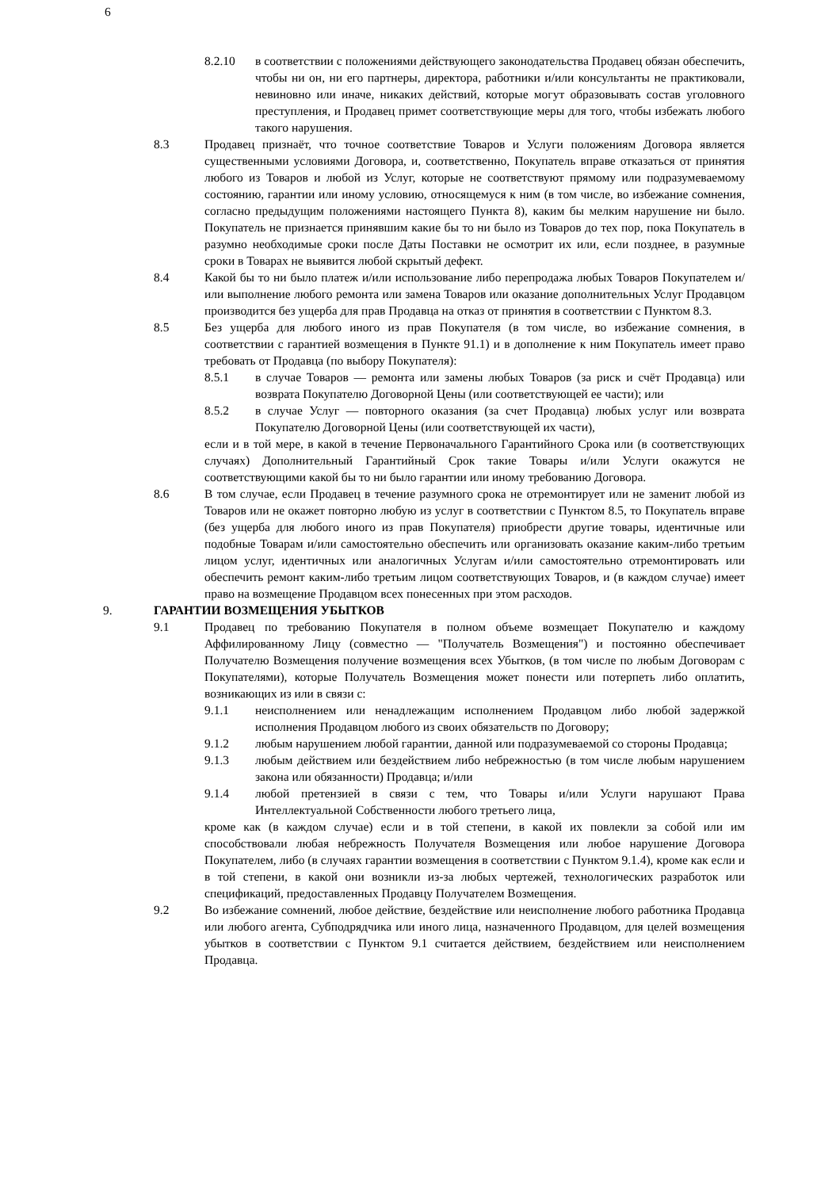6
8.2.10 в соответствии с положениями действующего законодательства Продавец обязан обеспечить, чтобы ни он, ни его партнеры, директора, работники и/или консультанты не практиковали, невиновно или иначе, никаких действий, которые могут образовывать состав уголовного преступления, и Продавец примет соответствующие меры для того, чтобы избежать любого такого нарушения.
8.3 Продавец признаёт, что точное соответствие Товаров и Услуги положениям Договора является существенными условиями Договора, и, соответственно, Покупатель вправе отказаться от принятия любого из Товаров и любой из Услуг, которые не соответствуют прямому или подразумеваемому состоянию, гарантии или иному условию, относящемуся к ним (в том числе, во избежание сомнения, согласно предыдущим положениями настоящего Пункта 8), каким бы мелким нарушение ни было. Покупатель не признается принявшим какие бы то ни было из Товаров до тех пор, пока Покупатель в разумно необходимые сроки после Даты Поставки не осмотрит их или, если позднее, в разумные сроки в Товарах не выявится любой скрытый дефект.
8.4 Какой бы то ни было платеж и/или использование либо перепродажа любых Товаров Покупателем и/или выполнение любого ремонта или замена Товаров или оказание дополнительных Услуг Продавцом производится без ущерба для прав Продавца на отказ от принятия в соответствии с Пунктом 8.3.
8.5 Без ущерба для любого иного из прав Покупателя (в том числе, во избежание сомнения, в соответствии с гарантией возмещения в Пункте 91.1) и в дополнение к ним Покупатель имеет право требовать от Продавца (по выбору Покупателя):
8.5.1 в случае Товаров — ремонта или замены любых Товаров (за риск и счёт Продавца) или возврата Покупателю Договорной Цены (или соответствующей ее части); или
8.5.2 в случае Услуг — повторного оказания (за счет Продавца) любых услуг или возврата Покупателю Договорной Цены (или соответствующей их части),
если и в той мере, в какой в течение Первоначального Гарантийного Срока или (в соответствующих случаях) Дополнительный Гарантийный Срок такие Товары и/или Услуги окажутся не соответствующими какой бы то ни было гарантии или иному требованию Договора.
8.6 В том случае, если Продавец в течение разумного срока не отремонтирует или не заменит любой из Товаров или не окажет повторно любую из услуг в соответствии с Пунктом 8.5, то Покупатель вправе (без ущерба для любого иного из прав Покупателя) приобрести другие товары, идентичные или подобные Товарам и/или самостоятельно обеспечить или организовать оказание каким-либо третьим лицом услуг, идентичных или аналогичных Услугам и/или самостоятельно отремонтировать или обеспечить ремонт каким-либо третьим лицом соответствующих Товаров, и (в каждом случае) имеет право на возмещение Продавцом всех понесенных при этом расходов.
9. ГАРАНТИИ ВОЗМЕЩЕНИЯ УБЫТКОВ
9.1 Продавец по требованию Покупателя в полном объеме возмещает Покупателю и каждому Аффилированному Лицу (совместно — "Получатель Возмещения") и постоянно обеспечивает Получателю Возмещения получение возмещения всех Убытков, (в том числе по любым Договорам с Покупателями), которые Получатель Возмещения может понести или потерпеть либо оплатить, возникающих из или в связи с:
9.1.1 неисполнением или ненадлежащим исполнением Продавцом либо любой задержкой исполнения Продавцом любого из своих обязательств по Договору;
9.1.2 любым нарушением любой гарантии, данной или подразумеваемой со стороны Продавца;
9.1.3 любым действием или бездействием либо небрежностью (в том числе любым нарушением закона или обязанности) Продавца; и/или
9.1.4 любой претензией в связи с тем, что Товары и/или Услуги нарушают Права Интеллектуальной Собственности любого третьего лица,
кроме как (в каждом случае) если и в той степени, в какой их повлекли за собой или им способствовали любая небрежность Получателя Возмещения или любое нарушение Договора Покупателем, либо (в случаях гарантии возмещения в соответствии с Пунктом 9.1.4), кроме как если и в той степени, в какой они возникли из-за любых чертежей, технологических разработок или спецификаций, предоставленных Продавцу Получателем Возмещения.
9.2 Во избежание сомнений, любое действие, бездействие или неисполнение любого работника Продавца или любого агента, Субподрядчика или иного лица, назначенного Продавцом, для целей возмещения убытков в соответствии с Пунктом 9.1 считается действием, бездействием или неисполнением Продавца.